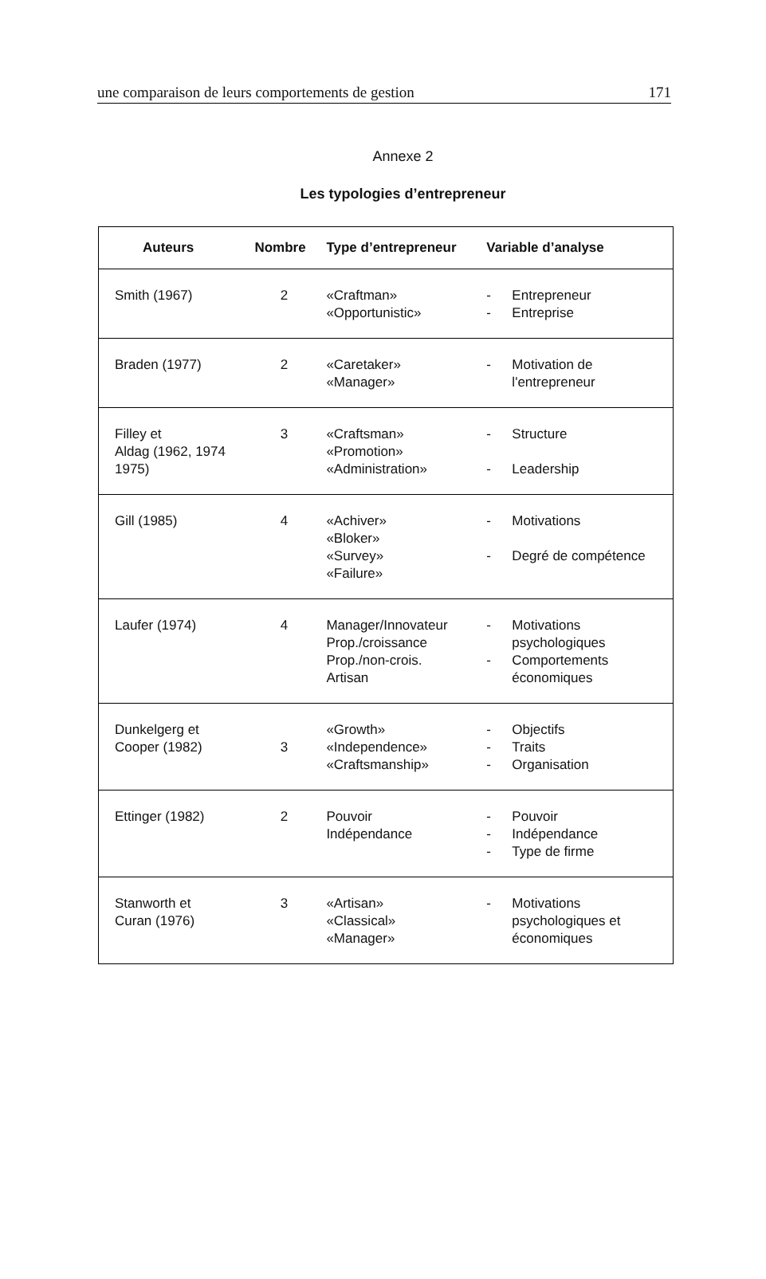une comparaison de leurs comportements de gestion 171
Annexe 2
Les typologies d’entrepreneur
| Auteurs | Nombre | Type d’entrepreneur | Variable d’analyse |
| --- | --- | --- | --- |
| Smith (1967) | 2 | «Craftman» «Opportunistic» | - Entrepreneur - Entreprise |
| Braden (1977) | 2 | «Caretaker» «Manager» | - Motivation de l'entrepreneur |
| Filley et Aldag (1962, 1974 1975) | 3 | «Craftsman» «Promotion» «Administration» | - Structure - Leadership |
| Gill (1985) | 4 | «Achiver» «Bloker» «Survey» «Failure» | - Motivations - Degré de compétence |
| Laufer (1974) | 4 | Manager/Innovateur Prop./croissance Prop./non-crois. Artisan | - Motivations psychologiques - Comportements économiques |
| Dunkelgerg et Cooper (1982) | 3 | «Growth» «Independence» «Craftsmanship» | - Objectifs - Traits - Organisation |
| Ettinger (1982) | 2 | Pouvoir Indépendance | - Pouvoir - Indépendance - Type de firme |
| Stanworth et Curan (1976) | 3 | «Artisan» «Classical» «Manager» | - Motivations psychologiques et économiques |